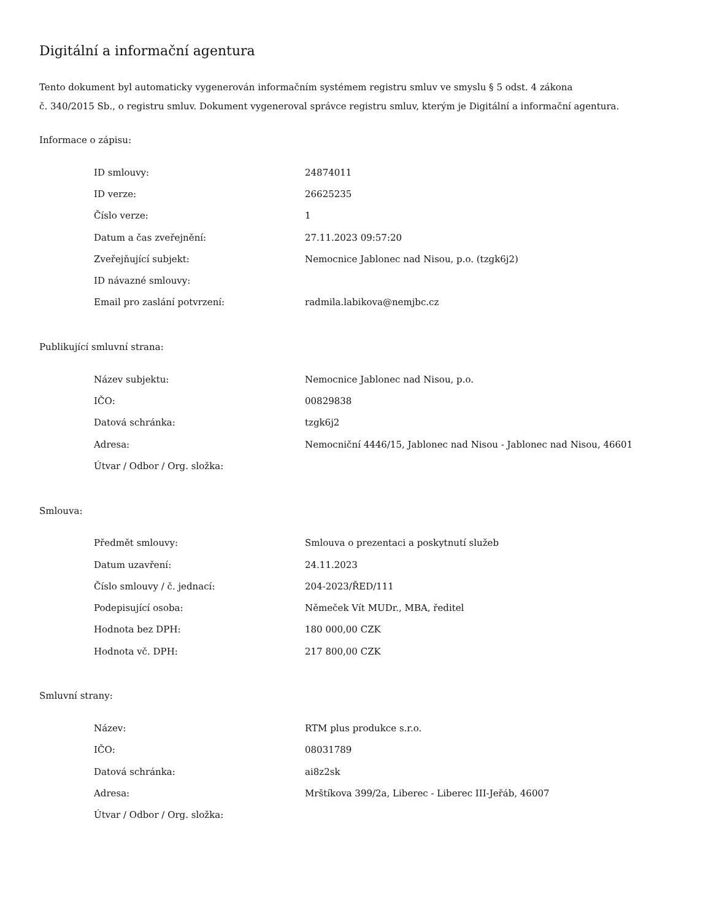Digitální a informační agentura
Tento dokument byl automaticky vygenerován informačním systémem registru smluv ve smyslu § 5 odst. 4 zákona
č. 340/2015 Sb., o registru smluv. Dokument vygeneroval správce registru smluv, kterým je Digitální a informační agentura.
Informace o zápisu:
| ID smlouvy: | 24874011 |
| ID verze: | 26625235 |
| Číslo verze: | 1 |
| Datum a čas zveřejnění: | 27.11.2023 09:57:20 |
| Zveřejňující subjekt: | Nemocnice Jablonec nad Nisou, p.o. (tzgk6j2) |
| ID návazné smlouvy: | |
| Email pro zaslání potvrzení: | radmila.labikova@nemjbc.cz |
Publikující smluvní strana:
| Název subjektu: | Nemocnice Jablonec nad Nisou, p.o. |
| IČO: | 00829838 |
| Datová schránka: | tzgk6j2 |
| Adresa: | Nemocniční 4446/15, Jablonec nad Nisou - Jablonec nad Nisou, 46601 |
| Útvar / Odbor / Org. složka: | |
Smlouva:
| Předmět smlouvy: | Smlouva o prezentaci a poskytnutí služeb |
| Datum uzavření: | 24.11.2023 |
| Číslo smlouvy / č. jednací: | 204-2023/ŘED/111 |
| Podepisující osoba: | Němeček Vít MUDr., MBA, ředitel |
| Hodnota bez DPH: | 180 000,00 CZK |
| Hodnota vč. DPH: | 217 800,00 CZK |
Smluvní strany:
| Název: | RTM plus produkce s.r.o. |
| IČO: | 08031789 |
| Datová schránka: | ai8z2sk |
| Adresa: | Mrštíkova 399/2a, Liberec - Liberec III-Jeřáb, 46007 |
| Útvar / Odbor / Org. složka: | |